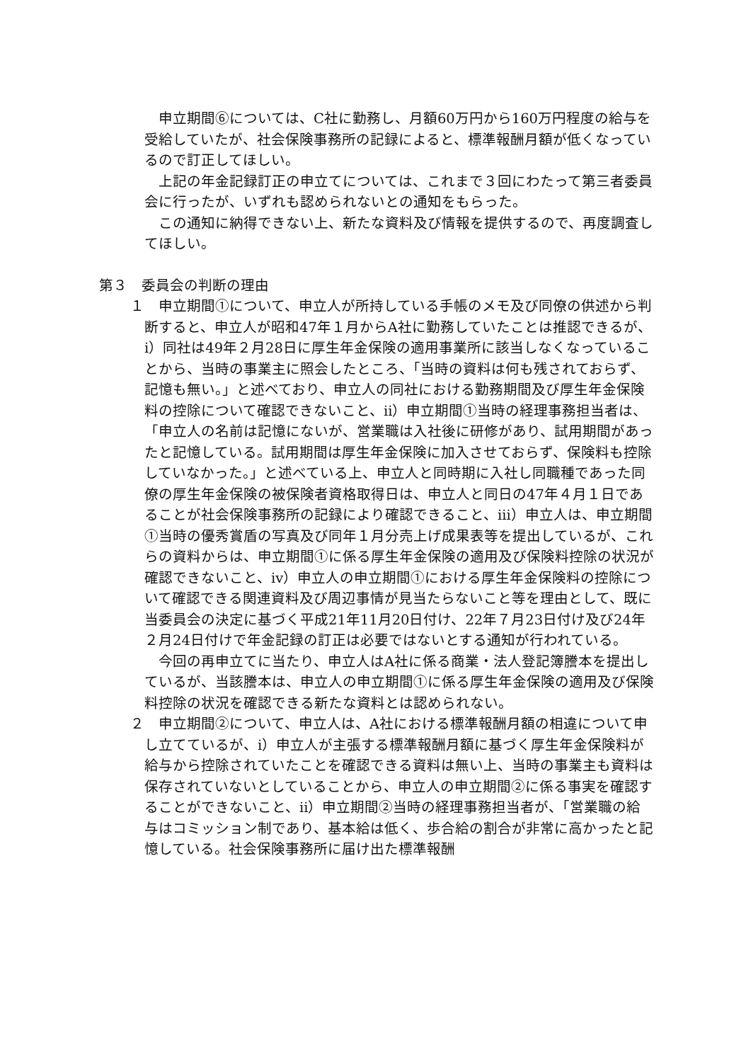申立期間⑥については、C社に勤務し、月額60万円から160万円程度の給与を受給していたが、社会保険事務所の記録によると、標準報酬月額が低くなっているので訂正してほしい。
上記の年金記録訂正の申立てについては、これまで３回にわたって第三者委員会に行ったが、いずれも認められないとの通知をもらった。
この通知に納得できない上、新たな資料及び情報を提供するので、再度調査してほしい。
第３　委員会の判断の理由
１　申立期間①について、申立人が所持している手帳のメモ及び同僚の供述から判断すると、申立人が昭和47年１月からA社に勤務していたことは推認できるが、ⅰ）同社は49年２月28日に厚生年金保険の適用事業所に該当しなくなっていることから、当時の事業主に照会したところ、「当時の資料は何も残されておらず、記憶も無い。」と述べており、申立人の同社における勤務期間及び厚生年金保険料の控除について確認できないこと、ⅱ）申立期間①当時の経理事務担当者は、「申立人の名前は記憶にないが、営業職は入社後に研修があり、試用期間があったと記憶している。試用期間は厚生年金保険に加入させておらず、保険料も控除していなかった。」と述べている上、申立人と同時期に入社し同職種であった同僚の厚生年金保険の被保険者資格取得日は、申立人と同日の47年４月１日であることが社会保険事務所の記録により確認できること、ⅲ）申立人は、申立期間①当時の優秀賞盾の写真及び同年１月分売上げ成果表等を提出しているが、これらの資料からは、申立期間①に係る厚生年金保険の適用及び保険料控除の状況が確認できないこと、ⅳ）申立人の申立期間①における厚生年金保険料の控除について確認できる関連資料及び周辺事情が見当たらないこと等を理由として、既に当委員会の決定に基づく平成21年11月20日付け、22年７月23日付け及び24年２月24日付けで年金記録の訂正は必要ではないとする通知が行われている。
今回の再申立てに当たり、申立人はA社に係る商業・法人登記簿謄本を提出しているが、当該謄本は、申立人の申立期間①に係る厚生年金保険の適用及び保険料控除の状況を確認できる新たな資料とは認められない。
２　申立期間②について、申立人は、A社における標準報酬月額の相違について申し立てているが、ⅰ）申立人が主張する標準報酬月額に基づく厚生年金保険料が給与から控除されていたことを確認できる資料は無い上、当時の事業主も資料は保存されていないとしていることから、申立人の申立期間②に係る事実を確認することができないこと、ⅱ）申立期間②当時の経理事務担当者が、「営業職の給与はコミッション制であり、基本給は低く、歩合給の割合が非常に高かったと記憶している。社会保険事務所に届け出た標準報酬